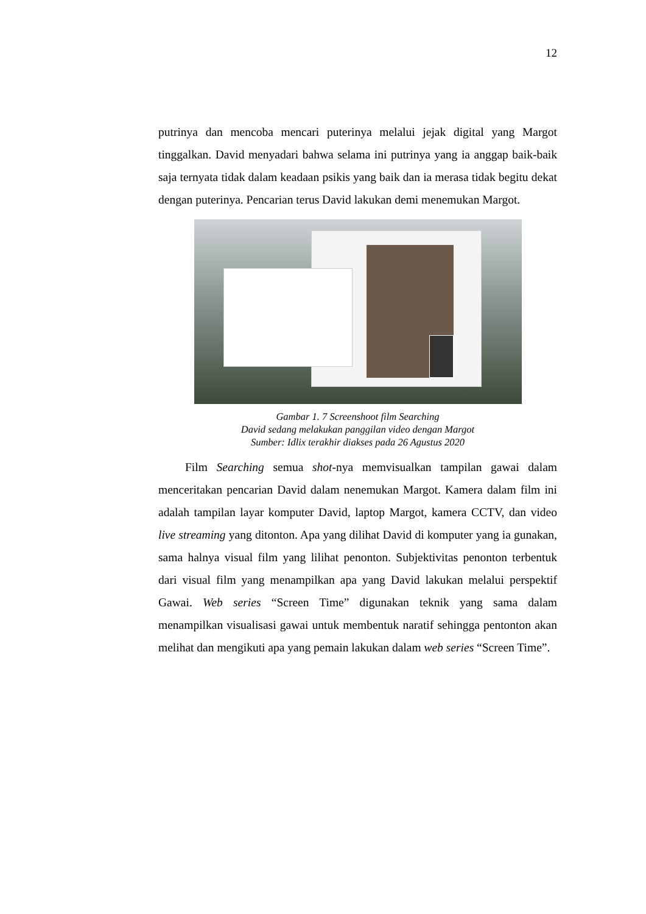12
putrinya dan mencoba mencari puterinya melalui jejak digital yang Margot tinggalkan. David menyadari bahwa selama ini putrinya yang ia anggap baik-baik saja ternyata tidak dalam keadaan psikis yang baik dan ia merasa tidak begitu dekat dengan puterinya. Pencarian terus David lakukan demi menemukan Margot.
Gambar 1. 7 Screenshoot film Searching
David sedang melakukan panggilan video dengan Margot
Sumber: Idlix terakhir diakses pada 26 Agustus 2020
Film Searching semua shot-nya memvisualkan tampilan gawai dalam menceritakan pencarian David dalam nenemukan Margot. Kamera dalam film ini adalah tampilan layar komputer David, laptop Margot, kamera CCTV, dan video live streaming yang ditonton. Apa yang dilihat David di komputer yang ia gunakan, sama halnya visual film yang lilihat penonton. Subjektivitas penonton terbentuk dari visual film yang menampilkan apa yang David lakukan melalui perspektif Gawai. Web series “Screen Time” digunakan teknik yang sama dalam menampilkan visualisasi gawai untuk membentuk naratif sehingga pentonton akan melihat dan mengikuti apa yang pemain lakukan dalam web series “Screen Time”.